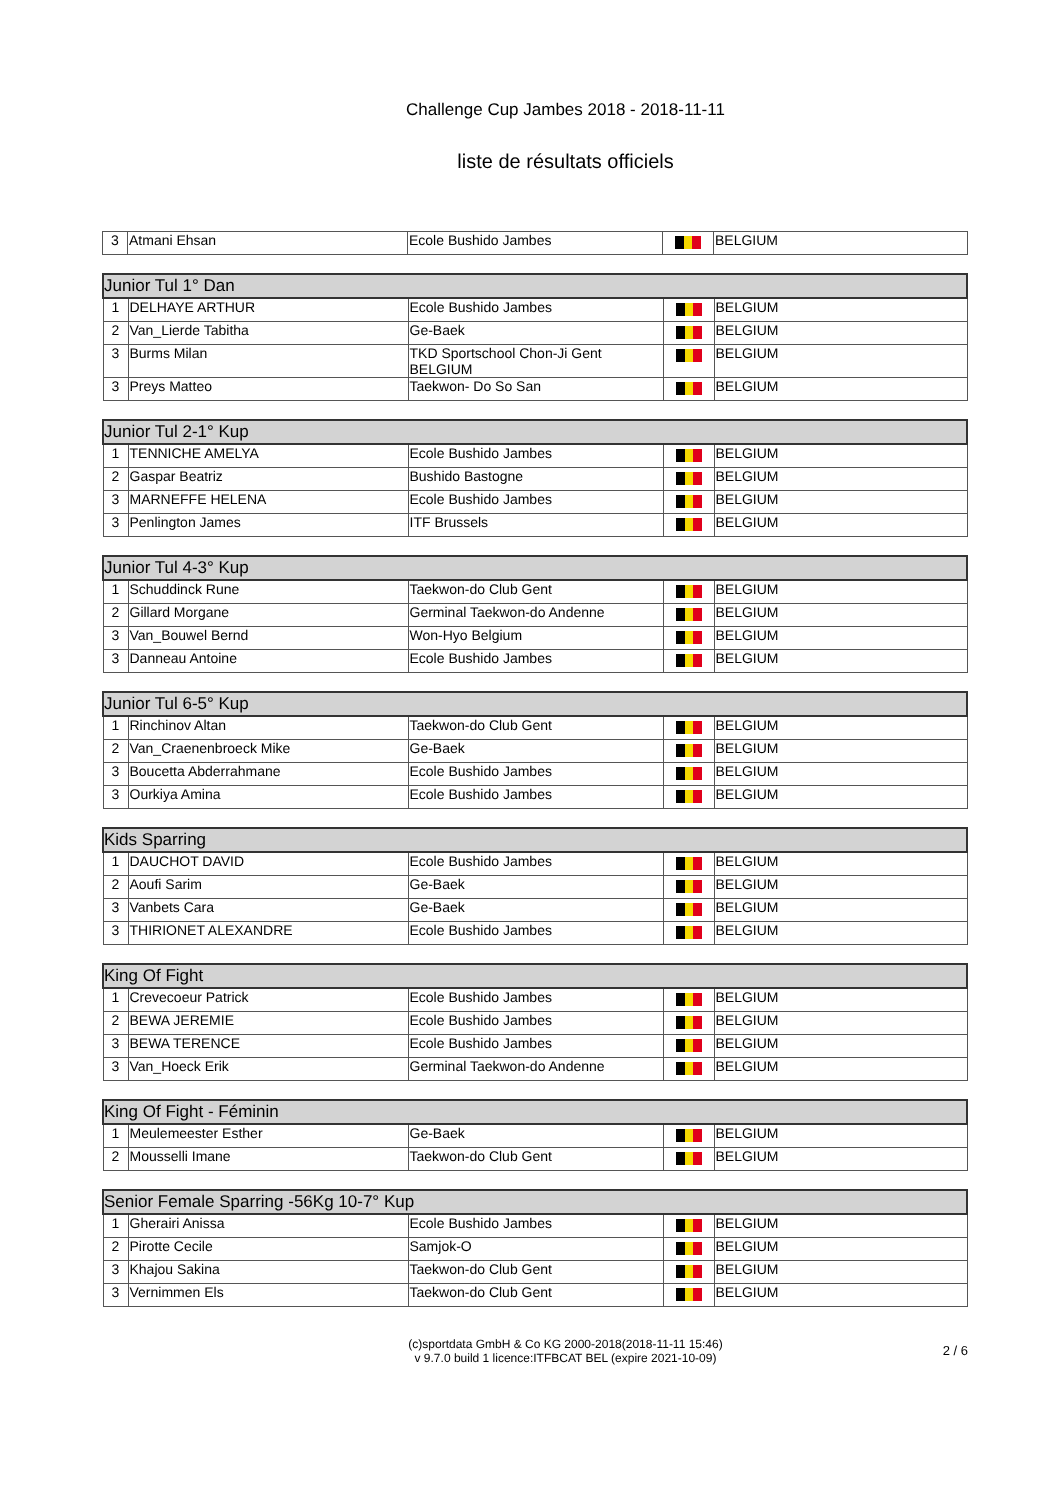Challenge Cup Jambes 2018 - 2018-11-11
liste de résultats officiels
| 3 | Atmani Ehsan | Ecole Bushido Jambes | | BELGIUM |
| Junior Tul 1° Dan | | | | |
| --- | --- | --- | --- | --- |
| 1 | DELHAYE ARTHUR | Ecole Bushido Jambes | | BELGIUM |
| 2 | Van_Lierde Tabitha | Ge-Baek | | BELGIUM |
| 3 | Burms Milan | TKD Sportschool Chon-Ji Gent BELGIUM | | BELGIUM |
| 3 | Preys Matteo | Taekwon- Do So San | | BELGIUM |
| Junior Tul 2-1° Kup | | | | |
| --- | --- | --- | --- | --- |
| 1 | TENNICHE AMELYA | Ecole Bushido Jambes | | BELGIUM |
| 2 | Gaspar Beatriz | Bushido Bastogne | | BELGIUM |
| 3 | MARNEFFE HELENA | Ecole Bushido Jambes | | BELGIUM |
| 3 | Penlington James | ITF Brussels | | BELGIUM |
| Junior Tul 4-3° Kup | | | | |
| --- | --- | --- | --- | --- |
| 1 | Schuddinck Rune | Taekwon-do Club Gent | | BELGIUM |
| 2 | Gillard Morgane | Germinal Taekwon-do Andenne | | BELGIUM |
| 3 | Van_Bouwel Bernd | Won-Hyo Belgium | | BELGIUM |
| 3 | Danneau Antoine | Ecole Bushido Jambes | | BELGIUM |
| Junior Tul 6-5° Kup | | | | |
| --- | --- | --- | --- | --- |
| 1 | Rinchinov Altan | Taekwon-do Club Gent | | BELGIUM |
| 2 | Van_Craenenbroeck Mike | Ge-Baek | | BELGIUM |
| 3 | Boucetta Abderrahmane | Ecole Bushido Jambes | | BELGIUM |
| 3 | Ourkiya Amina | Ecole Bushido Jambes | | BELGIUM |
| Kids Sparring | | | | |
| --- | --- | --- | --- | --- |
| 1 | DAUCHOT DAVID | Ecole Bushido Jambes | | BELGIUM |
| 2 | Aoufi Sarim | Ge-Baek | | BELGIUM |
| 3 | Vanbets Cara | Ge-Baek | | BELGIUM |
| 3 | THIRIONET ALEXANDRE | Ecole Bushido Jambes | | BELGIUM |
| King Of Fight | | | | |
| --- | --- | --- | --- | --- |
| 1 | Crevecoeur Patrick | Ecole Bushido Jambes | | BELGIUM |
| 2 | BEWA JEREMIE | Ecole Bushido Jambes | | BELGIUM |
| 3 | BEWA TERENCE | Ecole Bushido Jambes | | BELGIUM |
| 3 | Van_Hoeck Erik | Germinal Taekwon-do Andenne | | BELGIUM |
| King Of Fight - Féminin | | | | |
| --- | --- | --- | --- | --- |
| 1 | Meulemeester Esther | Ge-Baek | | BELGIUM |
| 2 | Mousselli Imane | Taekwon-do Club Gent | | BELGIUM |
| Senior Female Sparring -56Kg 10-7° Kup | | | | |
| --- | --- | --- | --- | --- |
| 1 | Gherairi Anissa | Ecole Bushido Jambes | | BELGIUM |
| 2 | Pirotte Cecile | Samjok-O | | BELGIUM |
| 3 | Khajou Sakina | Taekwon-do Club Gent | | BELGIUM |
| 3 | Vernimmen Els | Taekwon-do Club Gent | | BELGIUM |
(c)sportdata GmbH & Co KG 2000-2018(2018-11-11 15:46)
v 9.7.0 build 1 licence:ITFBCAT BEL (expire 2021-10-09)
2 / 6